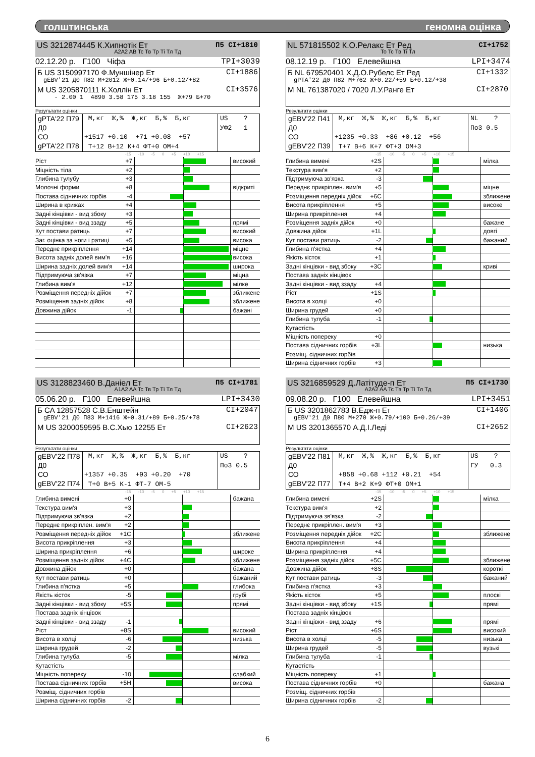голштинська геномна оцінка
US 3212874445 К.Хипнотік Ет П5 CI+1810
A2A2 AB Tc Тв Тр Ті Тл Тд
02.12.20 р. Г100 Чіфа TPI+3039
Б US 3150997170 Ф.Муншінер Ет CI+1886
gEBV'21 Д0 П82 М+2012 Ж+0.14/+96 Б+0.12/+82
М US 3205870111 К.Холлін Ет CI+3576
- 2.00 1 4890 3.58 175 3.18 155 Ж+79 Б+70
Результати оцінки
gPTA'22 П79
Д0
СО
gPTA'22 П78
М,кг Ж,% Ж,кг Б,% Б,кг
+1517 +0.10 +71 +0.08 +57
Т+12 В+12 К+4 ФТ+0 ОМ+4
US ?
УФ2 1
-15 -10 -5 0 +5 +10 +15
| Ріст | +7 | | високий |
| Міцність тіла | +2 | | |
| Глибина тулубу | +3 | | |
| Молочні форми | +8 | | відкриті |
| Постава сідничних горбів | -4 | | |
| Ширина в крижах | +4 | | |
| Задні кінцівки - вид збоку | +3 | | |
| Задні кінцівки - вид ззаду | +5 | | прямі |
| Кут постави ратиць | +7 | | високий |
| Заг. оцінка за ноги і ратиці | +5 | | висока |
| Переднє прикріплення | +14 | | міцне |
| Висота задніх долей вим'я | +16 | | висока |
| Ширина задніх долей вим'я | +14 | | широка |
| Підтримуюча зв'язка | +7 | | міцна |
| Глибина вим'я | +12 | | мілке |
| Розміщення передніх дійок | +7 | | зближене |
| Розміщення задніх дійок | +8 | | зближене |
| Довжина дійок | -1 | | бажані |
NL 571815502 К.О.Релакс Ет Ред CI+1752
To Tc Тв Ті Тл
08.12.19 р. Г100 Елевейшна LPI+3474
Б NL 679520401 Х.Д.О.Рубелс Ет Ред CI+1332
gPTA'22 Д0 П82 М+762 Ж+0.22/+59 Б+0.12/+38
М NL 761387020 / 7020 Л.У.Ранге Ет CI+2870
Результати оцінки
gEBV'22 П41
Д0
СО
gEBV'22 П39
М,кг Ж,% Ж,кг Б,% Б,кг
+1235 +0.33 +86 +0.12 +56
Т+7 В+6 К+7 ФТ+3 ОМ+3
NL ?
По3 0.5
-15 -10 -5 0 +5 +10 +15
| Глибина вимені | +2S | | мілка |
| Текстура вим'я | +2 | | |
| Підтримуюча зв'язка | -3 | | |
| Переднє прикріплен. вим'я | +5 | | міцне |
| Розміщення передніх дійок | +6C | | зближене |
| Висота прикріплення | +5 | | високе |
| Ширина прикріплення | +4 | | |
| Розміщення задніх дійок | +0 | | бажане |
| Довжина дійок | +1L | | довгі |
| Кут постави ратиць | -2 | | бажаний |
| Глибина п'ястка | +4 | | |
| Якість кісток | +1 | | |
| Задні кінцівки - вид збоку | +3C | | криві |
| Постава задніх кінцівок | | | |
| Задні кінцівки - вид ззаду | +4 | | |
| Ріст | +1S | | |
| Висота в холці | +0 | | |
| Ширина грудей | +0 | | |
| Глибина тулуба | -1 | | |
| Кутастість | | | |
| Міцність попереку | +0 | | |
| Постава сідничних горбів | +3L | | низька |
| Розміщ. сідничних горбів | | | |
| Ширина сідничних горбів | +3 | | |
US 3128823460 В.Даніел Ет П5 CI+1781
A1A2 AA Tc Тв Тр Ті Тл Тд
05.06.20 р. Г100 Елевейшна LPI+3430
Б CA 12857528 С.В.Енштейн CI+2047
gEBV'21 Д0 П83 М+1416 Ж+0.31/+89 Б+0.25/+78
М US 3200059595 В.С.Хью 12255 Ет CI+2623
Результати оцінки
gEBV'22 П78
Д0
СО
gEBV'22 П74
М,кг Ж,% Ж,кг Б,% Б,кг
+1357 +0.35 +93 +0.20 +70
Т+0 В+5 К-1 ФТ-7 ОМ-5
US ?
По3 0.5
-15 -10 -5 0 +5 +10 +15
| Глибина вимені | +0 | | бажана |
| Текстура вим'я | +3 | | |
| Підтримуюча зв'язка | +2 | | |
| Переднє прикріплен. вим'я | +2 | | |
| Розміщення передніх дійок | +1C | | зближене |
| Висота прикріплення | +3 | | |
| Ширина прикріплення | +6 | | широке |
| Розміщення задніх дійок | +4C | | зближене |
| Довжина дійок | +0 | | бажана |
| Кут постави ратиць | +0 | | бажаний |
| Глибина п'ястка | +5 | | глибока |
| Якість кісток | -5 | | грубі |
| Задні кінцівки - вид збоку | +5S | | прямі |
| Постава задніх кінцівок | | | |
| Задні кінцівки - вид ззаду | -1 | | |
| Ріст | +8S | | високий |
| Висота в холці | -6 | | низька |
| Ширина грудей | -2 | | |
| Глибина тулуба | -5 | | мілка |
| Кутастість | | | |
| Міцність попереку | -10 | | слабкий |
| Постава сідничних горбів | +5H | | висока |
| Розміщ. сідничних горбів | | | |
| Ширина сідничних горбів | -2 | | |
US 3216859529 Д.Латітуде-п Ет П5 CI+1730
A2A2 AA Tc Тв Тр Ті Тл Тд
09.08.20 р. Г100 Елевейшна LPI+3451
Б US 3201862783 В.Едж-п Ет CI+1406
gEBV'21 Д0 П80 М+270 Ж+0.79/+100 Б+0.26/+39
М US 3201365570 А.Д.І.Леді CI+2652
Результати оцінки
gEBV'22 П81
Д0
СО
gEBV'22 П77
М,кг Ж,% Ж,кг Б,% Б,кг
+858 +0.68 +112 +0.21 +54
Т+4 В+2 К+9 ФТ+0 ОМ+1
US ?
ГУ 0.3
-15 -10 -5 0 +5 +10 +15
| Глибина вимені | +2S | | мілка |
| Текстура вим'я | +2 | | |
| Підтримуюча зв'язка | -2 | | |
| Переднє прикріплен. вим'я | +3 | | |
| Розміщення передніх дійок | +2C | | зближене |
| Висота прикріплення | +4 | | |
| Ширина прикріплення | +4 | | |
| Розміщення задніх дійок | +5C | | зближене |
| Довжина дійок | +8S | | короткі |
| Кут постави ратиць | -3 | | бажаний |
| Глибина п'ястка | +3 | | |
| Якість кісток | +5 | | плоскі |
| Задні кінцівки - вид збоку | +1S | | прямі |
| Постава задніх кінцівок | | | |
| Задні кінцівки - вид ззаду | +6 | | прямі |
| Ріст | +6S | | високий |
| Висота в холці | -5 | | низька |
| Ширина грудей | -5 | | вузькі |
| Глибина тулуба | -1 | | |
| Кутастість | | | |
| Міцність попереку | +1 | | |
| Постава сідничних горбів | +0 | | бажана |
| Розміщ. сідничних горбів | | | |
| Ширина сідничних горбів | -2 | | |
6